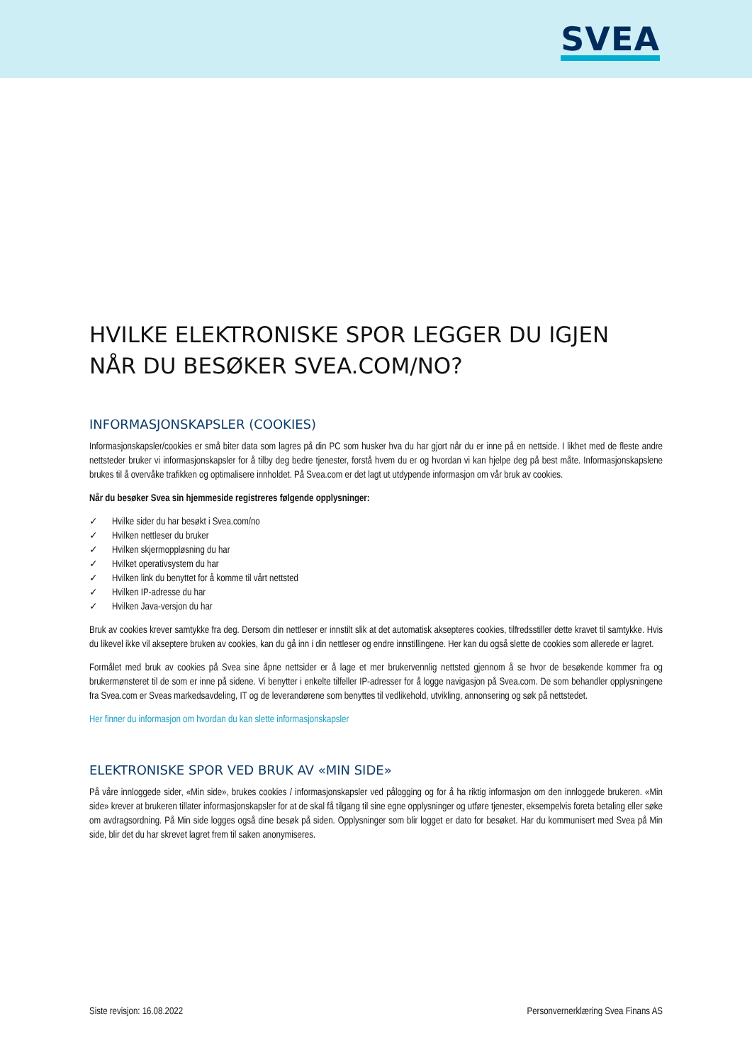SVEA
HVILKE ELEKTRONISKE SPOR LEGGER DU IGJEN NÅR DU BESØKER SVEA.COM/NO?
INFORMASJONSKAPSLER (COOKIES)
Informasjonskapsler/cookies er små biter data som lagres på din PC som husker hva du har gjort når du er inne på en nettside. I likhet med de fleste andre nettsteder bruker vi informasjonskapsler for å tilby deg bedre tjenester, forstå hvem du er og hvordan vi kan hjelpe deg på best måte. Informasjonskapslene brukes til å overvåke trafikken og optimalisere innholdet. På Svea.com er det lagt ut utdypende informasjon om vår bruk av cookies.
Når du besøker Svea sin hjemmeside registreres følgende opplysninger:
✓ Hvilke sider du har besøkt i Svea.com/no
✓ Hvilken nettleser du bruker
✓ Hvilken skjermoppløsning du har
✓ Hvilket operativsystem du har
✓ Hvilken link du benyttet for å komme til vårt nettsted
✓ Hvilken IP-adresse du har
✓ Hvilken Java-versjon du har
Bruk av cookies krever samtykke fra deg. Dersom din nettleser er innstilt slik at det automatisk aksepteres cookies, tilfredsstiller dette kravet til samtykke. Hvis du likevel ikke vil akseptere bruken av cookies, kan du gå inn i din nettleser og endre innstillingene. Her kan du også slette de cookies som allerede er lagret.
Formålet med bruk av cookies på Svea sine åpne nettsider er å lage et mer brukervennlig nettsted gjennom å se hvor de besøkende kommer fra og brukermønsteret til de som er inne på sidene. Vi benytter i enkelte tilfeller IP-adresser for å logge navigasjon på Svea.com. De som behandler opplysningene fra Svea.com er Sveas markedsavdeling, IT og de leverandørene som benyttes til vedlikehold, utvikling, annonsering og søk på nettstedet.
Her finner du informasjon om hvordan du kan slette informasjonskapsler
ELEKTRONISKE SPOR VED BRUK AV «MIN SIDE»
På våre innloggede sider, «Min side», brukes cookies / informasjonskapsler ved pålogging og for å ha riktig informasjon om den innloggede brukeren. «Min side» krever at brukeren tillater informasjonskapsler for at de skal få tilgang til sine egne opplysninger og utføre tjenester, eksempelvis foreta betaling eller søke om avdragsordning. På Min side logges også dine besøk på siden. Opplysninger som blir logget er dato for besøket. Har du kommunisert med Svea på Min side, blir det du har skrevet lagret frem til saken anonymiseres.
Siste revisjon: 16.08.2022 Personvernerklæring Svea Finans AS